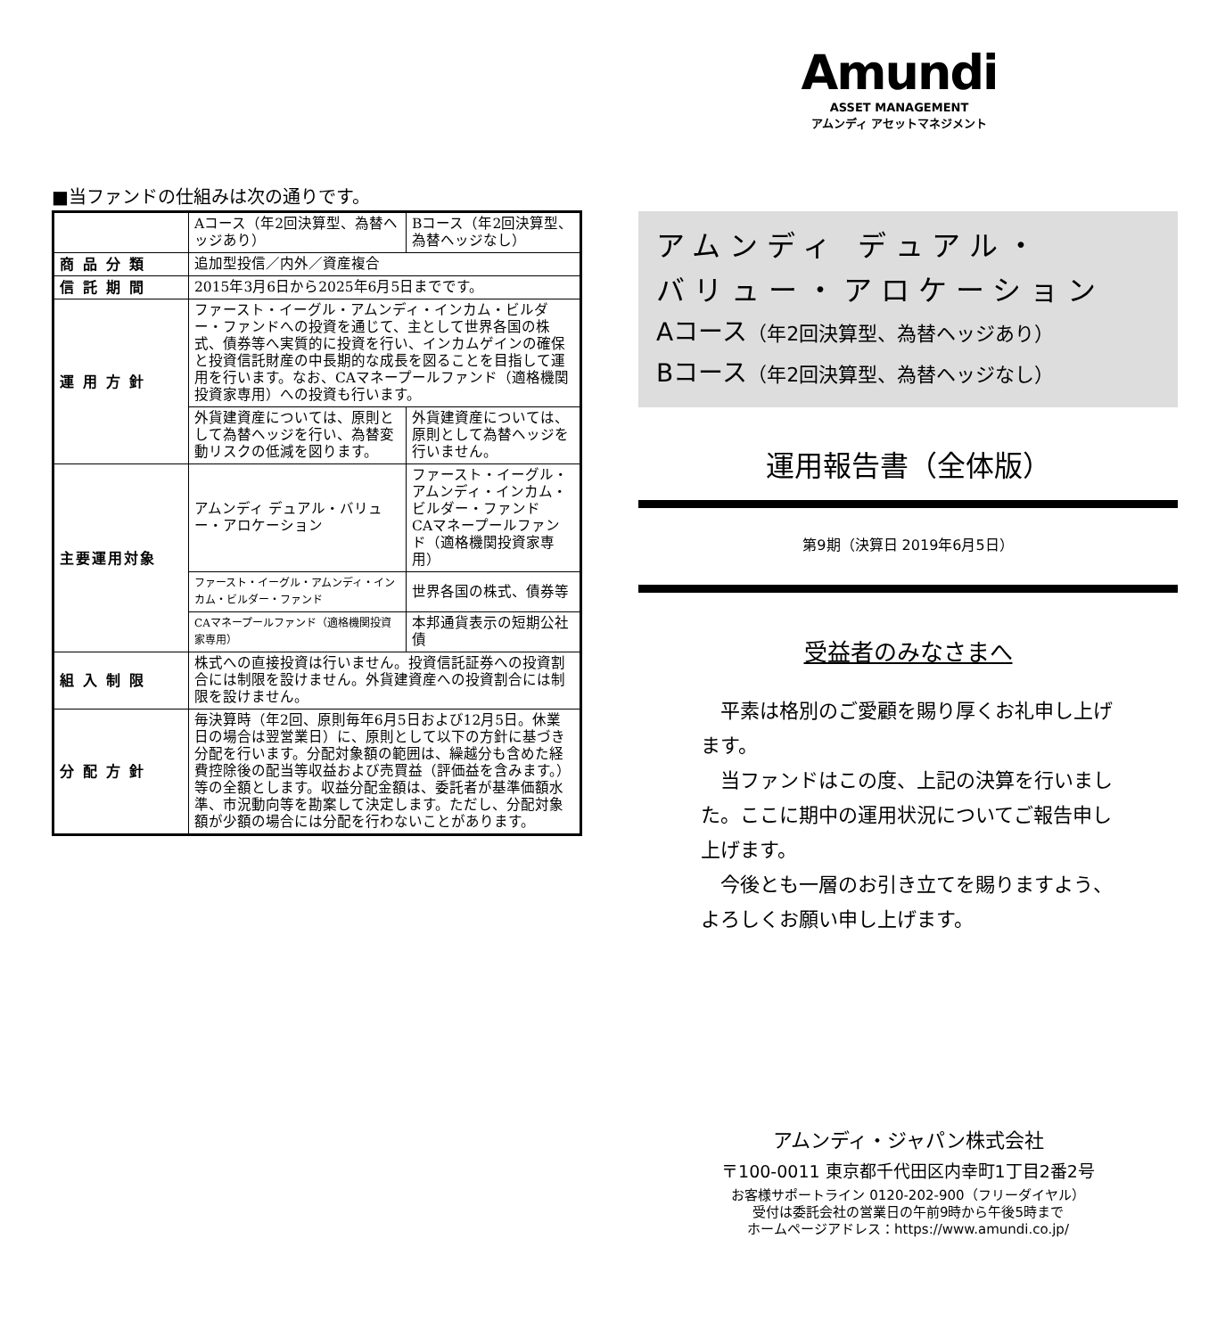■当ファンドの仕組みは次の通りです。
| | Aコース（年2回決算型、為替ヘッジあり） | | Bコース（年2回決算型、為替ヘッジなし） |
| 商品分類 | 追加型投信／内外／資産複合 | | |
| 信託期間 | 2015年3月6日から2025年6月5日までです。 | | |
| 運用方針 | ファースト・イーグル・アムンディ・インカム・ビルダー・ファンドへの投資を通じて、主として世界各国の株式、債券等へ実質的に投資を行い、インカムゲインの確保と投資信託財産の中長期的な成長を図ることを目指して運用を行います。なお、CAマネープールファンド（適格機関投資家専用）への投資も行います。 | | |
| | 外貨建資産については、原則として為替ヘッジを行い、為替変動リスクの低減を図ります。 | | 外貨建資産については、原則として為替ヘッジを行いません。 |
| 主要運用対象 | アムンディ デュアル・バリュー・アロケーション | ファースト・イーグル・アムンディ・インカム・ビルダー・ファンド CAマネープールファンド（適格機関投資家専用） | |
| | ファースト・イーグル・アムンディ・インカム・ビルダー・ファンド | 世界各国の株式、債券等 | |
| | CAマネープールファンド（適格機関投資家専用） | 本邦通貨表示の短期公社債 | |
| 組入制限 | 株式への直接投資は行いません。投資信託証券への投資割合には制限を設けません。外貨建資産への投資割合には制限を設けません。 | | |
| 分配方針 | 毎決算時（年2回、原則毎年6月5日および12月5日。休業日の場合は翌営業日）に、原則として以下の方針に基づき分配を行います。分配対象額の範囲は、繰越分も含めた経費控除後の配当等収益および売買益（評価益を含みます。）等の全額とします。収益分配金額は、委託者が基準価額水準、市況動向等を勘案して決定します。ただし、分配対象額が少額の場合には分配を行わないことがあります。 | | |
Amundi
ASSET MANAGEMENT
アムンディ アセットマネジメント
アムンディ デュアル・
バリュー・アロケーション
Aコース（年2回決算型、為替ヘッジあり）
Bコース（年2回決算型、為替ヘッジなし）
運用報告書（全体版）
第9期（決算日 2019年6月5日）
受益者のみなさまへ
　平素は格別のご愛顧を賜り厚くお礼申し上げます。
　当ファンドはこの度、上記の決算を行いました。ここに期中の運用状況についてご報告申し上げます。
　今後とも一層のお引き立てを賜りますよう、よろしくお願い申し上げます。
アムンディ・ジャパン株式会社
〒100-0011 東京都千代田区内幸町1丁目2番2号
お客様サポートライン 0120-202-900（フリーダイヤル）
受付は委託会社の営業日の午前9時から午後5時まで
ホームページアドレス：https://www.amundi.co.jp/